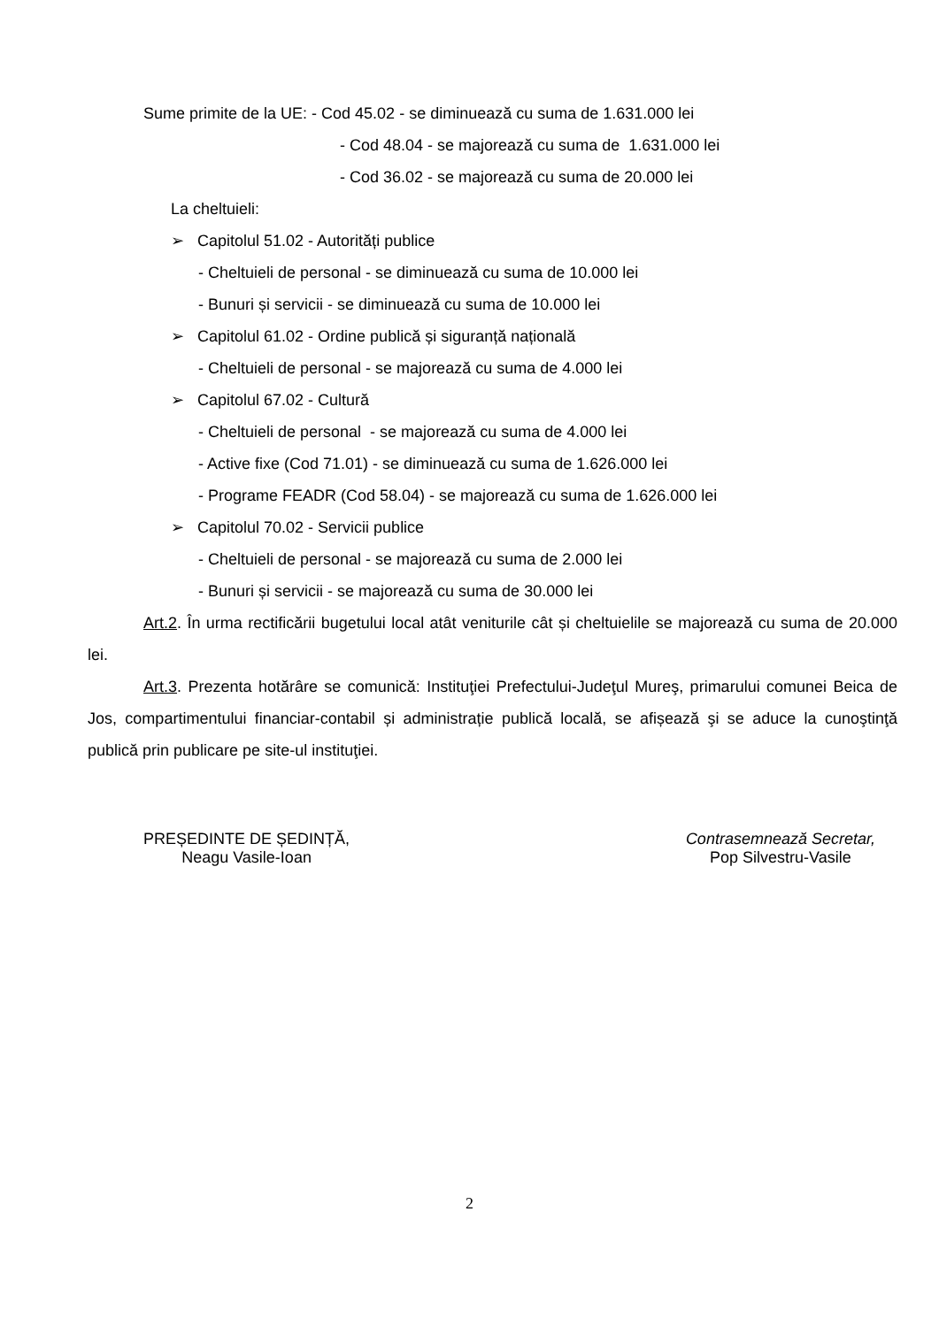Sume primite de la UE: - Cod 45.02 - se diminuează cu suma de 1.631.000 lei
- Cod 48.04 - se majorează cu suma de 1.631.000 lei
- Cod 36.02 - se majorează cu suma de 20.000 lei
La cheltuieli:
➢ Capitolul 51.02 - Autorități publice
- Cheltuieli de personal - se diminuează cu suma de 10.000 lei
- Bunuri și servicii - se diminuează cu suma de 10.000 lei
➢ Capitolul 61.02 - Ordine publică și siguranță națională
- Cheltuieli de personal - se majorează cu suma de 4.000 lei
➢ Capitolul 67.02 - Cultură
- Cheltuieli de personal - se majorează cu suma de 4.000 lei
- Active fixe (Cod 71.01) - se diminuează cu suma de 1.626.000 lei
- Programe FEADR (Cod 58.04) - se majorează cu suma de 1.626.000 lei
➢ Capitolul 70.02 - Servicii publice
- Cheltuieli de personal - se majorează cu suma de 2.000 lei
- Bunuri și servicii - se majorează cu suma de 30.000 lei
Art.2. În urma rectificării bugetului local atât veniturile cât și cheltuielile se majorează cu suma de 20.000 lei.
Art.3. Prezenta hotărâre se comunică: Instituţiei Prefectului-Judeţul Mureş, primarului comunei Beica de Jos, compartimentului financiar-contabil și administrație publică locală, se afișează şi se aduce la cunoştinţă publică prin publicare pe site-ul instituţiei.
PREȘEDINTE DE ȘEDINȚĂ,
Neagu Vasile-Ioan
Contrasemnează Secretar,
Pop Silvestru-Vasile
2